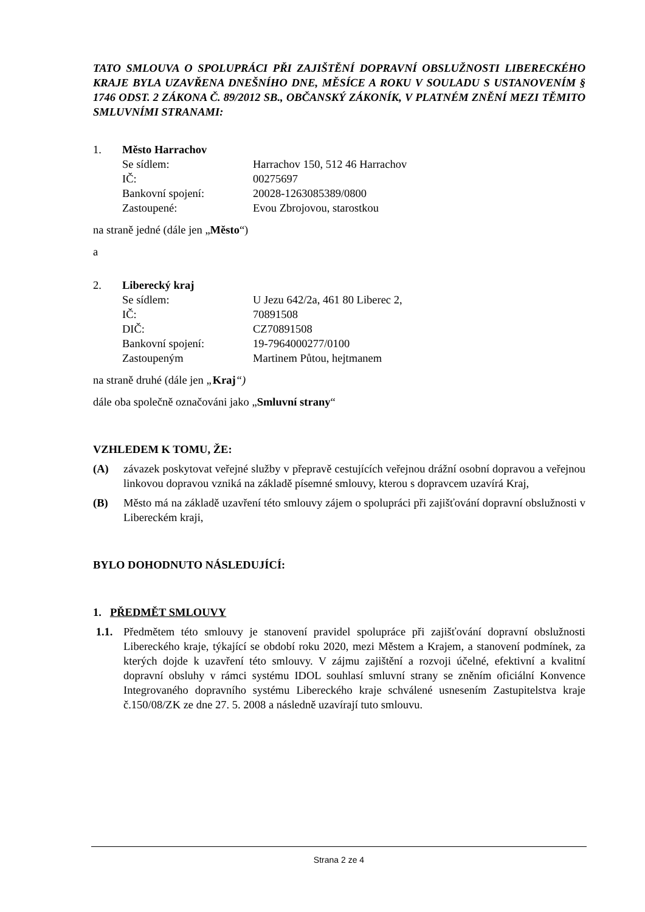TATO SMLOUVA O SPOLUPRÁCI PŘI ZAJIŠTĚNÍ DOPRAVNÍ OBSLUŽNOSTI LIBERECKÉHO KRAJE BYLA UZAVŘENA DNEŠNÍHO DNE, MĚSÍCE A ROKU V SOULADU S USTANOVENÍM § 1746 ODST. 2 ZÁKONA Č. 89/2012 SB., OBČANSKÝ ZÁKONÍK, V PLATNÉM ZNĚNÍ MEZI TĚMITO SMLUVNÍMI STRANAMI:
1. Město Harrachov Se sídlem: Harrachov 150, 512 46 Harrachov IČ: 00275697 Bankovní spojení: 20028-1263085389/0800 Zastoupené: Evou Zbrojovou, starostkou
na straně jedné (dále jen „Město“)
a
2. Liberecký kraj Se sídlem: U Jezu 642/2a, 461 80 Liberec 2, IČ: 70891508 DIČ: CZ70891508 Bankovní spojení: 19-7964000277/0100 Zastoupeným Martinem Půtou, hejtmanem
na straně druhé (dále jen „Kraj“)
dále oba společně označováni jako „Smluvní strany“
VZHLEDEM K TOMU, ŽE:
(A) závazek poskytovat veřejné služby v přepravě cestujících veřejnou drážní osobní dopravou a veřejnou linkovou dopravou vzniká na základě písemné smlouvy, kterou s dopravcem uzavírá Kraj,
(B) Město má na základě uzavření této smlouvy zájem o spolupráci při zajišťování dopravní obslužnosti v Libereckém kraji,
BYLO DOHODNUTO NÁSLEDUJÍCÍ:
1. PŘEDMĚT SMLOUVY
1.1. Předmětem této smlouvy je stanovení pravidel spolupráce při zajišťování dopravní obslužnosti Libereckého kraje, týkající se období roku 2020, mezi Městem a Krajem, a stanovení podmínek, za kterých dojde k uzavření této smlouvy. V zájmu zajištění a rozvoji účelné, efektivní a kvalitní dopravní obsluhy v rámci systému IDOL souhlasí smluvní strany se zněním oficiální Konvence Integrovaného dopravního systému Libereckého kraje schválené usnesením Zastupitelstva kraje č.150/08/ZK ze dne 27. 5. 2008 a následně uzavírají tuto smlouvu.
Strana 2 ze 4